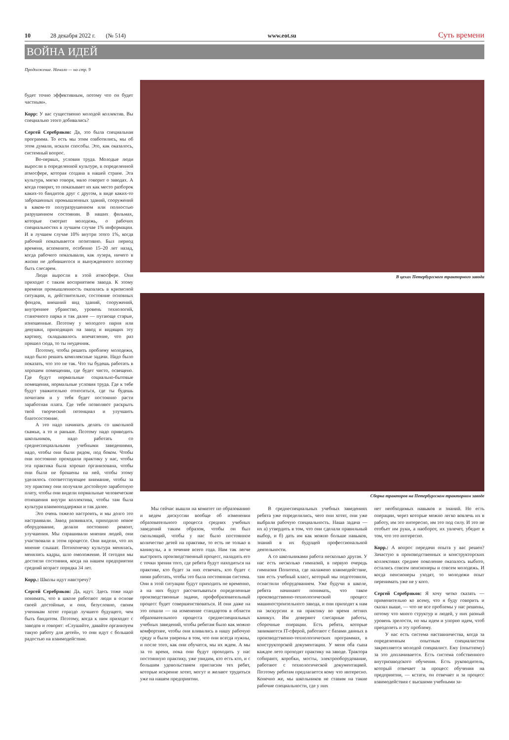10 28 декабря 2022 г. (№ 514) www.eot.su Суть времени
ВОЙНА ИДЕЙ
Продолжение. Начало — на стр. 9
будет точно эффективным, потому что он будет частным».
Корр: У вас существенно молодой коллектив. Вы специально этого добивались?
Сергей Серебряков: Да, это была специальная программа. То есть мы этим озаботились, мы об этом думали, искали способы. Это, как оказалось, системный вопрос.
Во-первых, условия труда. Молодые люди выросли в определенной культуре, в определенной атмосфере, которая создана в нашей стране. Эта культура, мягко говоря, мало говорит о заводах. А когда говорит, то показывает их как место разборок каких-то бандитов друг с другом, в виде каких-то заброшенных промышленных зданий, сооружений в каком-то полуразрушенном или полностью разрушенном состоянии. В наших фильмах, которые смотрит молодежь, о рабочих специальностях в лучшем случае 1% информации. И в лучшем случае 10% внутри этого 1%, когда рабочий показывается позитивно. Был период времени, вспомните, особенно 15–20 лет назад, когда рабочего показывали, как лузера, ничего в жизни не добившегося и вынужденного поэтому быть слесарем.
Люди выросли в этой атмосфере. Они приходят с таким восприятием завода. К этому времени промышленность оказалась в кризисной ситуации, и, действительно, состояние основных фондов, внешний вид зданий, сооружений, внутреннее убранство, уровень технологий, станочного парка и так далее — пугающе старые, изношенные. Поэтому у молодого парня или девушки, приходящих на завод и видящих эту картину, складывалось впечатление, что раз пришел сюда, то ты неудачник.
Поэтому, чтобы решить проблему молодежи, надо было решать комплексные задачи. Надо было показать, что это не так. Что ты будешь работать в хорошем помещении, где будет чисто, освещено. Где будут нормальные социально-бытовые помещения, нормальные условия труда. Где к тебе будут уважительно относиться, где ты будешь почитаем и у тебя будет постоянно расти заработная плата. Где тебе позволяют раскрыть твой творческий потенциал и улучшить благосостояние.
А это надо начинать делать со школьной скамьи, а то и раньше. Поэтому надо приводить школьников, надо работать со среднеспециальными учебными заведениями, надо, чтобы они были рядом, под боком. Чтобы они постоянно проходили практику у нас, чтобы эта практика была хорошо организована, чтобы они были не брошены на ней, чтобы этому уделялось соответствующее внимание, чтобы за эту практику они получали достойную заработную плату, чтобы они видели нормальные человеческие отношения внутри коллектива, чтобы там была культура взаимоподдержки и так далее.
Это очень тяжело настроить, и мы долго это настраивали. Завод развивался, приходило новое оборудование, делали постоянно ремонт, улучшения. Мы спрашивали мнения людей, они участвовали в этом процессе. Они видели, что их мнение слышат. Потихонечку культура менялась, менялись кадры, шло омоложение. И сегодня мы достигли состояния, когда на нашем предприятии средний возраст порядка 34 лет.
Корр.: Школы идут навстречу?
Сергей Серебряков: Да, идут. Здесь тоже надо понимать, что в школе работают люди в основе своей достойные, и они, безусловно, своим ученикам хотят гораздо лучшего будущего, чем быть бандитом. Поэтому, когда к ним приходят с заводов и говорят: «Слушайте, давайте организуем такую работу для детей», то они идут с большой радостью на взаимодействие.
В цехах Петербургского тракторного завода
Сборка тракторов на Петербургском тракторном заводе
Мы сейчас вышли на комитет по образованию и ведем дискуссии вообще об изменении образовательного процесса средних учебных заведений таким образом, чтобы он был скользящий, чтобы у нас было постоянное количество детей на практике, то есть не только в каникулы, а в течение всего года. Нам так легче выстроить производственный процесс, наладить его с точки зрения того, где ребята будут находиться на практике, кто будет за них отвечать, кто будет с ними работать, чтобы это была постоянная система. Они в этой ситуации будут приходить не временно, а на них будут рассчитываться определенные производственные задачи, профобразовательный процесс будет совершенствоваться. И они даже на это пошли — на изменение стандартов в области образовательного процесса среднеспециальных учебных заведений, чтобы ребятам было как можно комфортнее, чтобы они вливались в нашу рабочую среду и были уверены в том, что они всегда нужны, и после того, как они обучатся, мы их ждем. А мы за то время, пока они будут проходить у нас постоянную практику, уже увидим, кто есть кто, и с большим удовольствием пригласим тех ребят, которые искренне хотят, могут и желают трудиться уже на нашем предприятии.
В среднеспециальных учебных заведениях ребята уже определились, чего они хотят, они уже выбрали рабочую специальность. Наша задача — их а) утвердить в том, что они сделали правильный выбор, и б) дать им как можно больше навыков, знаний в их будущей профессиональной деятельности.
А со школьниками работа несколько другая. У нас есть несколько гимназий, в первую очередь гимназия Политеха, где налажено взаимодействие, там есть учебный класс, который мы подготовили, оснастили оборудованием. Уже будучи в школе, ребята начинают понимать, что такое производственно-технологический процесс машиностроительного завода, и они приходят к нам на экскурсии и на практику во время летних каникул. Им доверяют слесарные работы, сборочные операции. Есть ребята, которые занимаются IT-сферой, работают с базами данных в производственно-технологических программах, в конструкторской документации. У меня оба сына каждое лето проходят практику на заводе. Трактора собирают, коробки, мосты, электрооборудование, работают с технологической документацией. Поэтому ребятам предлагается кому что интересно. Конечно же, мы школьников не ставим на такие рабочие специальности, где у них
нет необходимых навыков и знаний. Но есть операции, через которые можно легко вовлечь их в работу, им это интересно, им это под силу. И это не отобьет им руки, а наоборот, их увлечет, убедит в том, что это интересно.
Корр.: А вопрос передачи опыта у вас решен? Зачастую в производственных и конструкторских коллективах среднее поколение оказалось выбито, остались совсем пенсионеры и совсем молодежь. И когда пенсионеры уходят, то молодежи опыт перенимать уже не у кого.
Сергей Серебряков: Я хочу четко сказать — применительно ко всему, что я буду говорить и сказал выше, — что не все проблемы у нас решены, потому что много структур и людей, у них разный уровень зрелости, но мы идем и упорно идем, чтоб преодолеть и эту проблему.
У нас есть система наставничества, когда за определенным опытным специалистом закрепляется молодой специалист. Ему (опытному) за это доплачивается. Есть система собственного внутризаводского обучения. Есть руководитель, который отвечает за процесс обучения на предприятии, — кстати, он отвечает и за процесс взаимодействия с высшими учебными за-